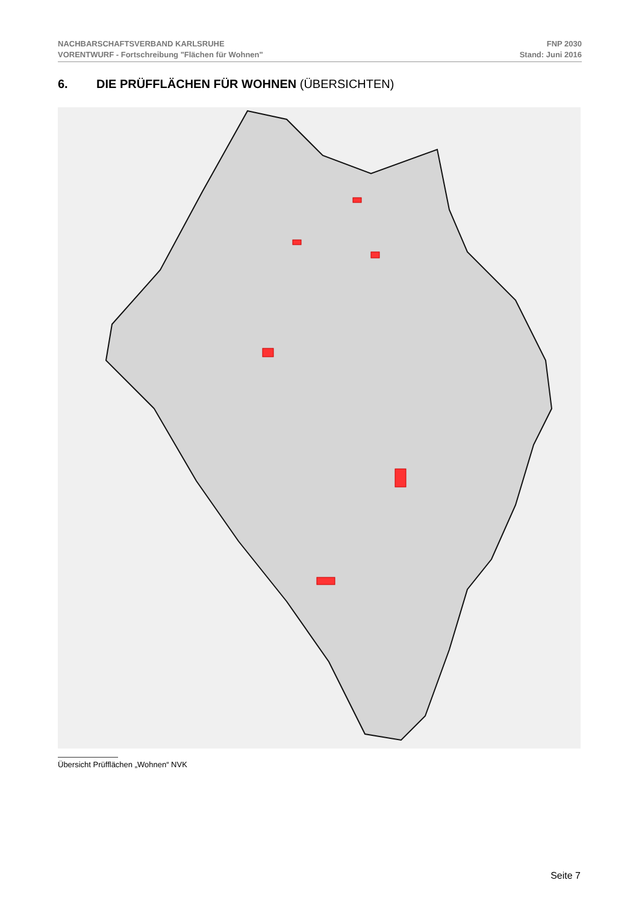NACHBARSCHAFTSVERBAND KARLSRUHE
VORENTWURF - Fortschreibung "Flächen für Wohnen"
FNP 2030
Stand: Juni 2016
6. DIE PRÜFFLÄCHEN FÜR WOHNEN (ÜBERSICHTEN)
Übersicht Prüfflächen „Wohnen“ NVK
Seite 7